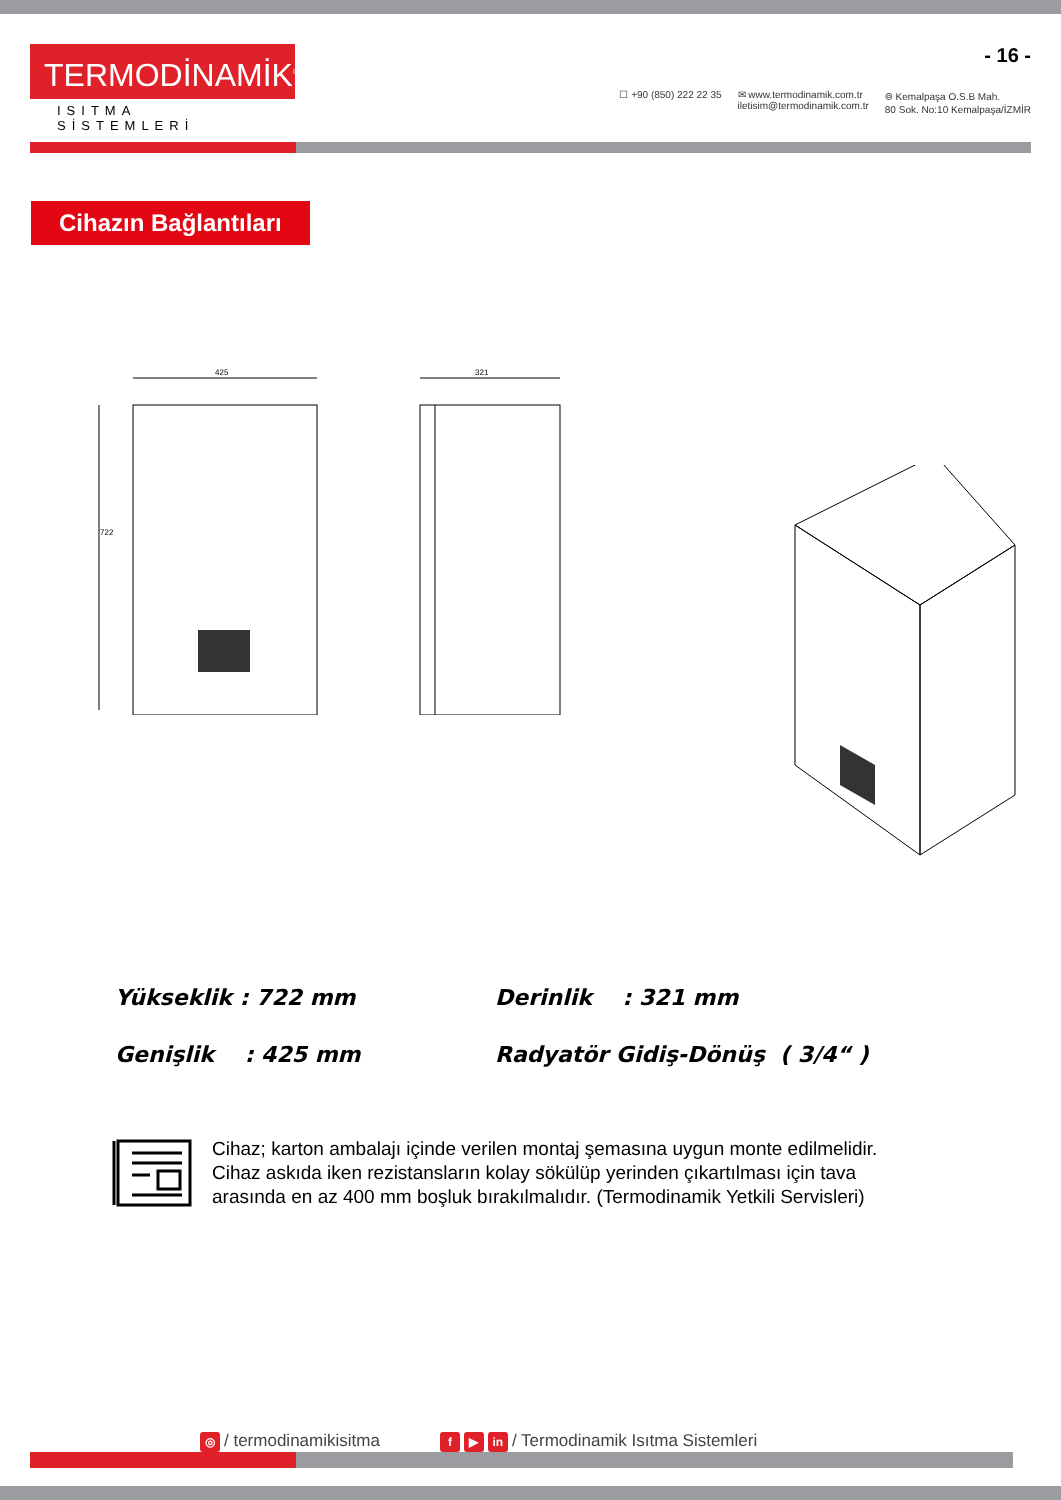TERMODİNAMİK<sup>®</sup>
ISITMA SİSTEMLERİ
☐ +90 (850) 222 22 35 ✉ www.termodinamik.com.tr
iletisim@termodinamik.com.tr
⌾ Kemalpaşa O.S.B Mah.
80 Sok. No:10 Kemalpaşa/İZMİR
- 16 -
Cihazın Bağlantıları
425
722
321
Yükseklik : 722 mm
Derinlik : 321 mm
Genişlik : 425 mm
Radyatör Gidiş-Dönüş ( 3/4“ )
Cihaz; karton ambalajı içinde verilen montaj şemasına uygun monte edilmelidir.
Cihaz askıda iken rezistansların kolay sökülüp yerinden çıkartılması için tava
arasında en az 400 mm boşluk bırakılmalıdır. (Termodinamik Yetkili Servisleri)
◎ / termodinamikisitma
f ▶ in / Termodinamik Isıtma Sistemleri